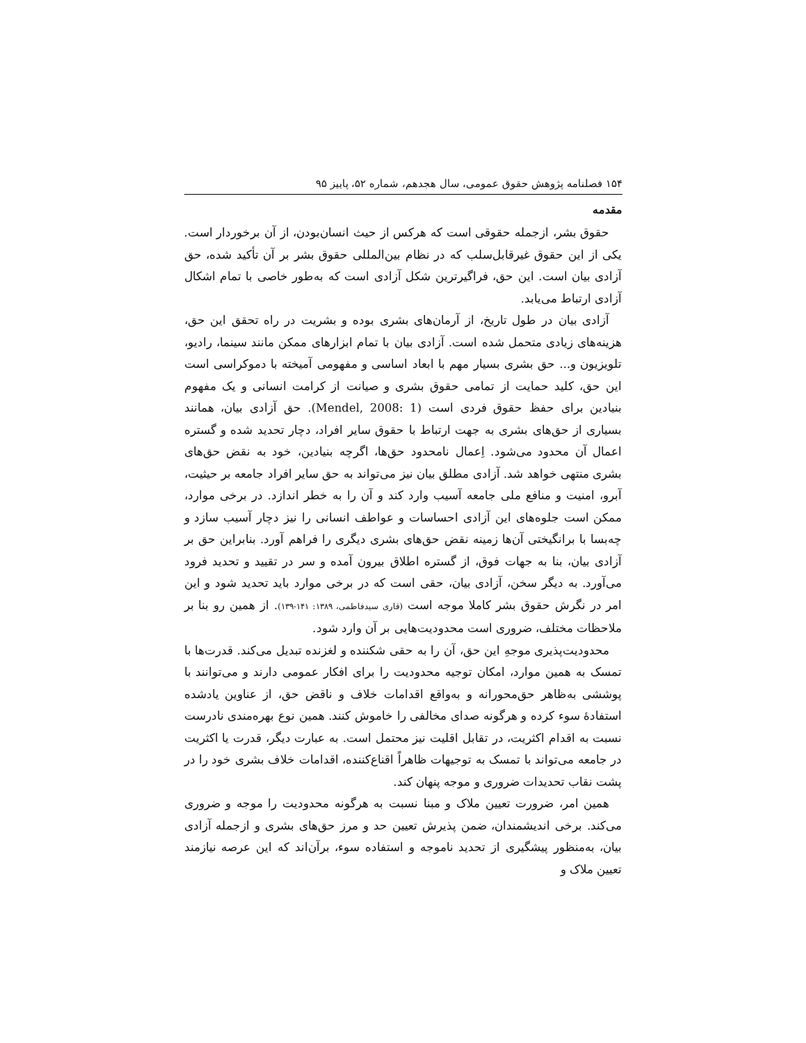۱۵۴ فصلنامه پژوهش حقوق عمومی، سال هجدهم، شماره ۵۲، پاییز ۹۵
مقدمه
حقوق بشر، ازجمله حقوقی است که هرکس از حیث انسان‌بودن، از آن برخوردار است. یکی از این حقوق غیرقابل‌سلب که در نظام بین‌المللی حقوق بشر بر آن تأکید شده، حق آزادی بیان است. این حق، فراگیرترین شکل آزادی است که به‌طور خاصی با تمام اشکال آزادی ارتباط می‌یابد.
آزادی بیان در طول تاریخ، از آرمان‌های بشری بوده و بشریت در راه تحقق این حق، هزینه‌های زیادی متحمل شده است. آزادی بیان با تمام ابزارهای ممکن مانند سینما، رادیو، تلویزیون و... حق بشری بسیار مهم با ابعاد اساسی و مفهومی آمیخته با دموکراسی است این حق، کلید حمایت از تمامی حقوق بشری و صیانت از کرامت انسانی و یک مفهوم بنیادین برای حفظ حقوق فردی است (Mendel, 2008: 1). حق آزادی بیان، همانند بسیاری از حق‌های بشری به جهت ارتباط با حقوق سایر افراد، دچار تحدید شده و گستره اعمال آن محدود می‌شود. اِعمال نامحدود حق‌ها، اگرچه بنیادین، خود به نقض حق‌های بشری منتهی خواهد شد. آزادی مطلق بیان نیز می‌تواند به حق سایر افراد جامعه بر حیثیت، آبرو، امنیت و منافع ملی جامعه آسیب وارد کند و آن را به خطر اندازد. در برخی موارد، ممکن است جلوه‌های این آزادی احساسات و عواطف انسانی را نیز دچار آسیب سازد و چه‌بسا با برانگیختی آن‌ها زمینه نقض حق‌های بشری دیگری را فراهم آورد. بنابراین حق بر آزادی بیان، بنا به جهات فوق، از گستره اطلاق بیرون آمده و سر در تقیید و تحدید فرود می‌آورد. به دیگر سخن، آزادی بیان، حقی است که در برخی موارد باید تحدید شود و این امر در نگرش حقوق بشر کاملا موجه است (قاری سیدفاطمی، ۱۳۸۹: ۱۴۱-۱۳۹). از همین رو بنا بر ملاحظات مختلف، ضروری است محدودیت‌هایی بر آن وارد شود.
محدودیت‌پذیری موجهِ این حق، آن را به حقی شکننده و لغزنده تبدیل می‌کند. قدرت‌ها با تمسک به همین موارد، امکان توجیه محدودیت را برای افکار عمومی دارند و می‌توانند با پوششی به‌ظاهر حق‌محورانه و به‌واقع اقدامات خلاف و ناقض حق، از عناوین یادشده استفادهٔ سوء کرده و هرگونه صدای مخالفی را خاموش کنند. همین نوع بهره‌مندی نادرست نسبت به اقدام اکثریت، در تقابل اقلیت نیز محتمل است. به عبارت دیگر، قدرت یا اکثریت در جامعه می‌تواند با تمسک به توجیهات ظاهراً اقناع‌کننده، اقدامات خلاف بشری خود را در پشت نقاب تحدیدات ضروری و موجه پنهان کند.
همین امر، ضرورت تعیین ملاک و مبنا نسبت به هرگونه محدودیت را موجه و ضروری می‌کند. برخی اندیشمندان، ضمن پذیرش تعیین حد و مرز حق‌های بشری و ازجمله آزادی بیان، به‌منظور پیشگیری از تحدید ناموجه و استفاده سوء، برآن‌اند که این عرصه نیازمند تعیین ملاک و